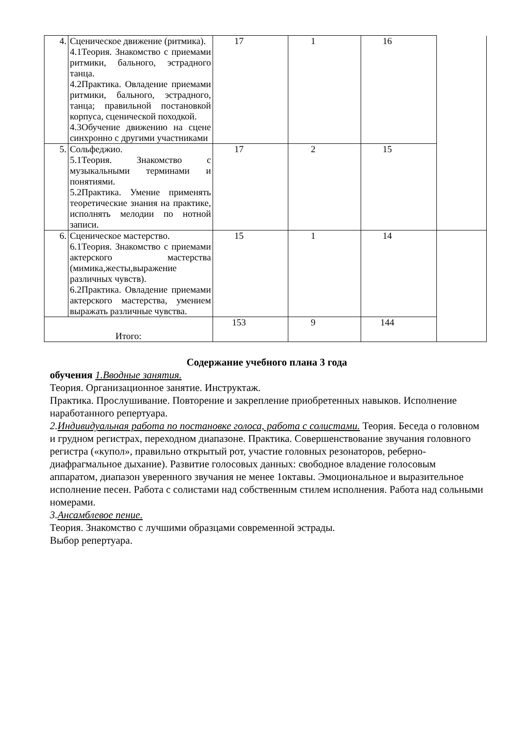| 4. | Сценическое движение (ритмика). 4.1Теория. Знакомство с приемами ритмики, бального, эстрадного танца. 4.2Практика. Овладение приемами ритмики, бального, эстрадного, танца; правильной постановкой корпуса, сценической походкой. 4.3Обучение движению на сцене синхронно с другими участниками | 17 | 1 | 16 | |
| 5. | Сольфеджио. 5.1Теория. Знакомство с музыкальными терминами и понятиями. 5.2Практика. Умение применять теоретические знания на практике, исполнять мелодии по нотной записи. | 17 | 2 | 15 | |
| 6. | Сценическое мастерство. 6.1Теория. Знакомство с приемами актерского мастерства (мимика,жесты,выражение различных чувств). 6.2Практика. Овладение приемами актерского мастерства, умением выражать различные чувства. | 15 | 1 | 14 | |
| Итого: | | 153 | 9 | 144 | |
Содержание учебного плана 3 года
обучения 1.Вводные занятия.
Теория. Организационное занятие. Инструктаж.
Практика. Прослушивание. Повторение и закрепление приобретенных навыков. Исполнение наработанного репертуара.
2.Индивидуальная работа по постановке голоса, работа с солистами. Теория. Беседа о головном и грудном регистрах, переходном диапазоне. Практика. Совершенствование звучания головного регистра («купол», правильно открытый рот, участие головных резонаторов, реберно-диафрагмальное дыхание). Развитие голосовых данных: свободное владение голосовым аппаратом, диапазон уверенного звучания не менее 1октавы. Эмоциональное и выразительное исполнение песен. Работа с солистами над собственным стилем исполнения. Работа над сольными номерами.
3.Ансамблевое пение.
Теория. Знакомство с лучшими образцами современной эстрады.
Выбор репертуара.